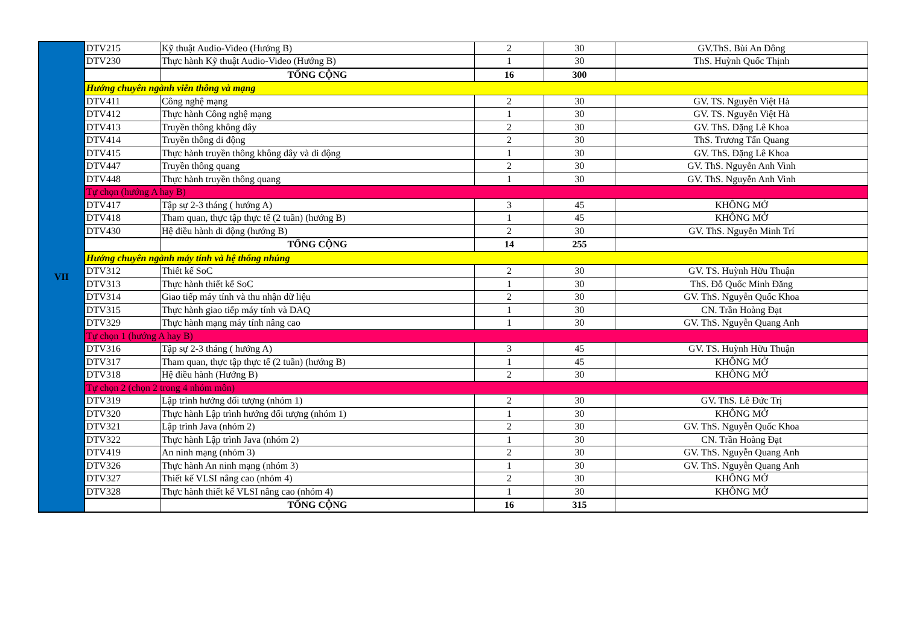| VII | DTV215 | Kỹ thuật Audio-Video (Hướng B) | 2 | 30 | GV.ThS. Bùi An Đông |
| | DTV230 | Thực hành Kỹ thuật Audio-Video (Hướng B) | 1 | 30 | ThS. Huỳnh Quốc Thịnh |
| | | TỔNG CỘNG | 16 | 300 | |
| | Hướng chuyên ngành viễn thông và mạng | | | | |
| | DTV411 | Công nghệ mạng | 2 | 30 | GV. TS. Nguyễn Việt Hà |
| | DTV412 | Thực hành Công nghệ mạng | 1 | 30 | GV. TS. Nguyễn Việt Hà |
| | DTV413 | Truyền thông không dây | 2 | 30 | GV. ThS. Đặng Lê Khoa |
| | DTV414 | Truyền thông di động | 2 | 30 | ThS. Trương Tấn Quang |
| | DTV415 | Thực hành truyền thông không dây và di động | 1 | 30 | GV. ThS. Đặng Lê Khoa |
| | DTV447 | Truyền thông quang | 2 | 30 | GV. ThS. Nguyễn Anh Vinh |
| | DTV448 | Thực hành truyền thông quang | 1 | 30 | GV. ThS. Nguyễn Anh Vinh |
| | Tự chọn (hướng A hay B) | | | | |
| | DTV417 | Tập sự 2-3 tháng ( hướng A) | 3 | 45 | KHÔNG MỞ |
| | DTV418 | Tham quan, thực tập thực tế (2 tuần) (hướng B) | 1 | 45 | KHÔNG MỞ |
| | DTV430 | Hệ điều hành di động (hướng B) | 2 | 30 | GV. ThS. Nguyễn Minh Trí |
| | | TỔNG CỘNG | 14 | 255 | |
| | Hướng chuyên ngành máy tính và hệ thống nhúng | | | | |
| | DTV312 | Thiết kế SoC | 2 | 30 | GV. TS. Huỳnh Hữu Thuận |
| | DTV313 | Thực hành thiết kế SoC | 1 | 30 | ThS. Đỗ Quốc Minh Đăng |
| | DTV314 | Giao tiếp máy tính và thu nhận dữ liệu | 2 | 30 | GV. ThS. Nguyễn Quốc Khoa |
| | DTV315 | Thực hành giao tiếp máy tính và DAQ | 1 | 30 | CN. Trần Hoàng Đạt |
| | DTV329 | Thực hành mạng máy tính nâng cao | 1 | 30 | GV. ThS. Nguyễn Quang Anh |
| | Tự chọn 1 (hướng A hay B) | | | | |
| | DTV316 | Tập sự 2-3 tháng ( hướng A) | 3 | 45 | GV. TS. Huỳnh Hữu Thuận |
| | DTV317 | Tham quan, thực tập thực tế (2 tuần) (hướng B) | 1 | 45 | KHÔNG MỞ |
| | DTV318 | Hệ điều hành (Hướng B) | 2 | 30 | KHÔNG MỞ |
| | Tự chọn 2 (chọn 2 trong 4 nhóm môn) | | | | |
| | DTV319 | Lập trình hướng đối tượng (nhóm 1) | 2 | 30 | GV. ThS. Lê Đức Trị |
| | DTV320 | Thực hành Lập trình hướng đối tượng (nhóm 1) | 1 | 30 | KHÔNG MỞ |
| | DTV321 | Lập trình Java (nhóm 2) | 2 | 30 | GV. ThS. Nguyễn Quốc Khoa |
| | DTV322 | Thực hành Lập trình Java (nhóm 2) | 1 | 30 | CN. Trần Hoàng Đạt |
| | DTV419 | An ninh mạng (nhóm 3) | 2 | 30 | GV. ThS. Nguyễn Quang Anh |
| | DTV326 | Thực hành An ninh mạng (nhóm 3) | 1 | 30 | GV. ThS. Nguyễn Quang Anh |
| | DTV327 | Thiết kế VLSI nâng cao (nhóm 4) | 2 | 30 | KHÔNG MỞ |
| | DTV328 | Thực hành thiết kế VLSI nâng cao (nhóm 4) | 1 | 30 | KHÔNG MỞ |
| | | TỔNG CỘNG | 16 | 315 | |